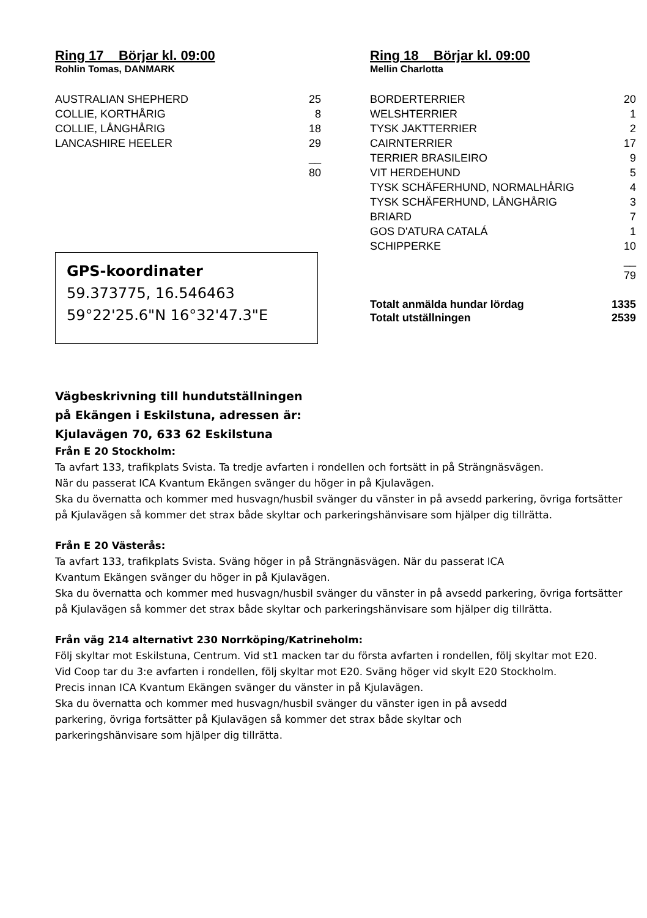Ring 17 Börjar kl. 09:00
Rohlin Tomas, DANMARK
| AUSTRALIAN SHEPHERD | 25 |
| COLLIE, KORTHÅRIG | 8 |
| COLLIE, LÅNGHÅRIG | 18 |
| LANCASHIRE HEELER | 29 |
| | __ |
| | 80 |
GPS-koordinater
59.373775, 16.546463
59°22'25.6"N 16°32'47.3"E
Ring 18 Börjar kl. 09:00
Mellin Charlotta
| BORDERTERRIER | 20 |
| WELSHTERRIER | 1 |
| TYSK JAKTTERRIER | 2 |
| CAIRNTERRIER | 17 |
| TERRIER BRASILEIRO | 9 |
| VIT HERDEHUND | 5 |
| TYSK SCHÄFERHUND, NORMALHÅRIG | 4 |
| TYSK SCHÄFERHUND, LÅNGHÅRIG | 3 |
| BRIARD | 7 |
| GOS D'ATURA CATALÁ | 1 |
| SCHIPPERKE | 10 |
| | __ |
| | 79 |
| Totalt anmälda hundar lördag | 1335 |
| Totalt utställningen | 2539 |
Vägbeskrivning till hundutställningen
på Ekängen i Eskilstuna, adressen är:
Kjulavägen 70, 633 62 Eskilstuna
Från E 20 Stockholm:
Ta avfart 133, trafikplats Svista. Ta tredje avfarten i rondellen och fortsätt in på Strängnäsvägen.
När du passerat ICA Kvantum Ekängen svänger du höger in på Kjulavägen.
Ska du övernatta och kommer med husvagn/husbil svänger du vänster in på avsedd parkering, övriga fortsätter på Kjulavägen så kommer det strax både skyltar och parkeringshänvisare som hjälper dig tillrätta.
Från E 20 Västerås:
Ta avfart 133, trafikplats Svista. Sväng höger in på Strängnäsvägen. När du passerat ICA
Kvantum Ekängen svänger du höger in på Kjulavägen.
Ska du övernatta och kommer med husvagn/husbil svänger du vänster in på avsedd parkering, övriga fortsätter på Kjulavägen så kommer det strax både skyltar och parkeringshänvisare som hjälper dig tillrätta.
Från väg 214 alternativt 230 Norrköping/Katrineholm:
Följ skyltar mot Eskilstuna, Centrum. Vid st1 macken tar du första avfarten i rondellen, följ skyltar mot E20.
Vid Coop tar du 3:e avfarten i rondellen, följ skyltar mot E20. Sväng höger vid skylt E20 Stockholm.
Precis innan ICA Kvantum Ekängen svänger du vänster in på Kjulavägen.
Ska du övernatta och kommer med husvagn/husbil svänger du vänster igen in på avsedd
parkering, övriga fortsätter på Kjulavägen så kommer det strax både skyltar och
parkeringshänvisare som hjälper dig tillrätta.